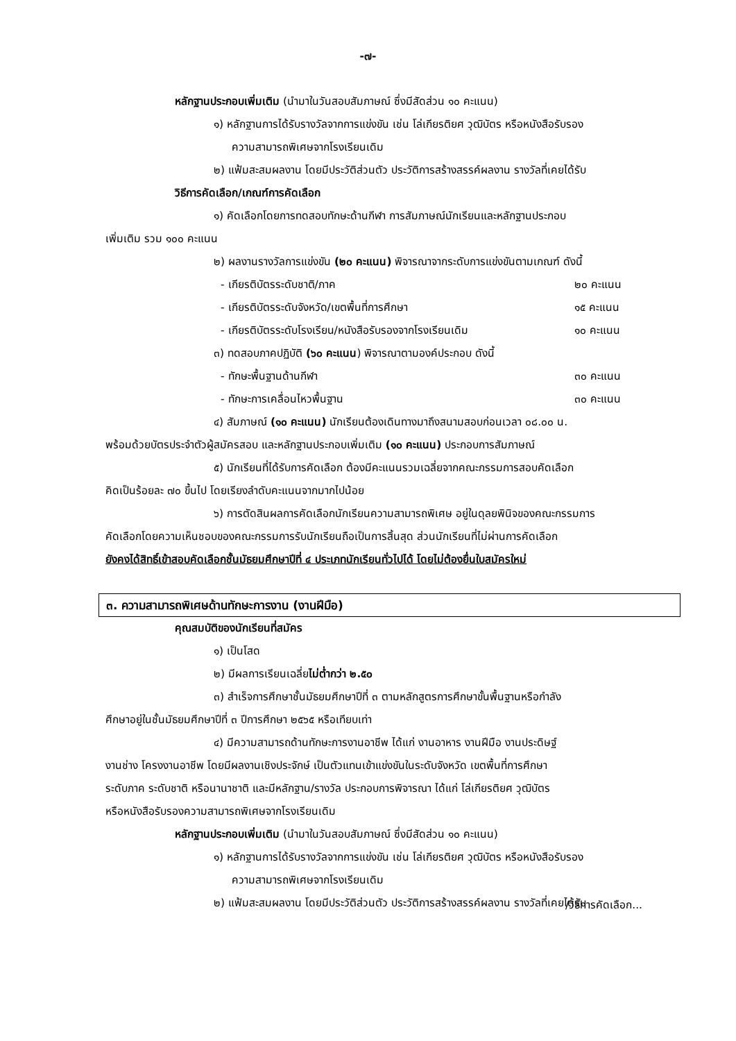-๗-
หลักฐานประกอบเพิ่มเติม (นำมาในวันสอบสัมภาษณ์ ซึ่งมีสัดส่วน ๑๐ คะแนน)
๑) หลักฐานการได้รับรางวัลจากการแข่งขัน เช่น โล่เกียรติยศ วุฒิบัตร หรือหนังสือรับรอง
ความสามารถพิเศษจากโรงเรียนเดิม
๒) แฟ้มสะสมผลงาน โดยมีประวัติส่วนตัว ประวัติการสร้างสรรค์ผลงาน รางวัลที่เคยได้รับ
วิธีการคัดเลือก/เกณฑ์การคัดเลือก
๑) คัดเลือกโดยการทดสอบทักษะด้านกีฬา การสัมภาษณ์นักเรียนและหลักฐานประกอบ
เพิ่มเติม รวม ๑๐๐ คะแนน
๒) ผลงานรางวัลการแข่งขัน (๒๐ คะแนน) พิจารณาจากระดับการแข่งขันตามเกณฑ์ ดังนี้
- เกียรติบัตรระดับชาติ/ภาค ๒๐ คะแนน
- เกียรติบัตรระดับจังหวัด/เขตพื้นที่การศึกษา ๑๕ คะแนน
- เกียรติบัตรระดับโรงเรียน/หนังสือรับรองจากโรงเรียนเดิม ๑๐ คะแนน
๓) ทดสอบภาคปฏิบัติ (๖๐ คะแนน) พิจารณาตามองค์ประกอบ ดังนี้
- ทักษะพื้นฐานด้านกีฬา ๓๐ คะแนน
- ทักษะการเคลื่อนไหวพื้นฐาน ๓๐ คะแนน
๔) สัมภาษณ์ (๑๐ คะแนน) นักเรียนต้องเดินทางมาถึงสนามสอบก่อนเวลา ๐๘.๐๐ น.
พร้อมด้วยบัตรประจำตัวผู้สมัครสอบ และหลักฐานประกอบเพิ่มเติม (๑๐ คะแนน) ประกอบการสัมภาษณ์
๕) นักเรียนที่ได้รับการคัดเลือก ต้องมีคะแนนรวมเฉลี่ยจากคณะกรรมการสอบคัดเลือก
คิดเป็นร้อยละ ๗๐ ขึ้นไป โดยเรียงลำดับคะแนนจากมากไปน้อย
๖) การตัดสินผลการคัดเลือกนักเรียนความสามารถพิเศษ อยู่ในดุลยพินิจของคณะกรรมการ
คัดเลือกโดยความเห็นชอบของคณะกรรมการรับนักเรียนถือเป็นการสิ้นสุด ส่วนนักเรียนที่ไม่ผ่านการคัดเลือก
ยังคงได้สิทธิ์เข้าสอบคัดเลือกชั้นมัธยมศึกษาปีที่ ๔ ประเภทนักเรียนทั่วไปได้ โดยไม่ต้องยื่นใบสมัครใหม่
๓. ความสามารถพิเศษด้านทักษะการงาน (งานฝีมือ)
คุณสมบัติของนักเรียนที่สมัคร
๑) เป็นโสด
๒) มีผลการเรียนเฉลี่ยไม่ต่ำกว่า ๒.๕๐
๓) สำเร็จการศึกษาชั้นมัธยมศึกษาปีที่ ๓ ตามหลักสูตรการศึกษาขั้นพื้นฐานหรือกำลัง
ศึกษาอยู่ในชั้นมัธยมศึกษาปีที่ ๓ ปีการศึกษา ๒๕๖๕ หรือเทียบเท่า
๔) มีความสามารถด้านทักษะการงานอาชีพ ได้แก่ งานอาหาร งานฝีมือ งานประดิษฐ์
งานช่าง โครงงานอาชีพ โดยมีผลงานเชิงประจักษ์ เป็นตัวแทนเข้าแข่งขันในระดับจังหวัด เขตพื้นที่การศึกษา
ระดับภาค ระดับชาติ หรือนานาชาติ และมีหลักฐาน/รางวัล ประกอบการพิจารณา ได้แก่ โล่เกียรติยศ วุฒิบัตร
หรือหนังสือรับรองความสามารถพิเศษจากโรงเรียนเดิม
หลักฐานประกอบเพิ่มเติม (นำมาในวันสอบสัมภาษณ์ ซึ่งมีสัดส่วน ๑๐ คะแนน)
๑) หลักฐานการได้รับรางวัลจากการแข่งขัน เช่น โล่เกียรติยศ วุฒิบัตร หรือหนังสือรับรอง
ความสามารถพิเศษจากโรงเรียนเดิม
๒) แฟ้มสะสมผลงาน โดยมีประวัติส่วนตัว ประวัติการสร้างสรรค์ผลงาน รางวัลที่เคยได้รับ
/วิธีการคัดเลือก...